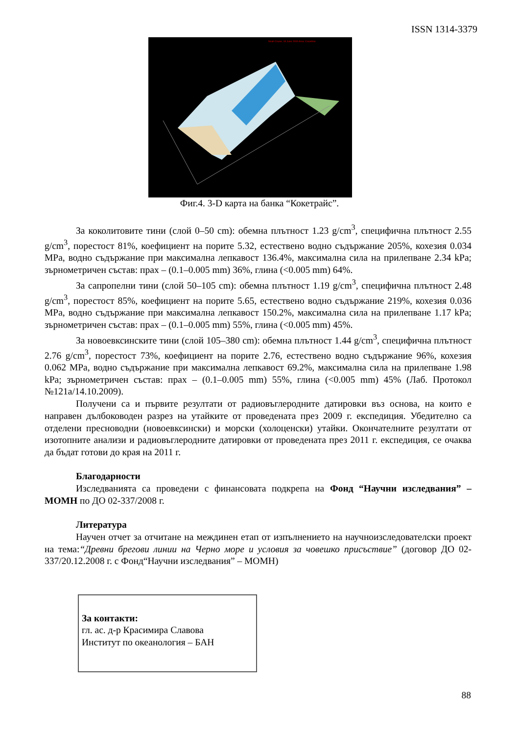ISSN 1314-3379
Noah Cruise, 18 June 2009 Area: Cocetrise
Фиг.4. 3-D карта на банка “Кокетрайс”.
За коколитовите тини (слой 0–50 cm): обемна плътност 1.23 g/cm<sup>3</sup>, специфична плътност 2.55 g/cm<sup>3</sup>, порестост 81%, коефициент на порите 5.32, естествено водно съдържание 205%, кохезия 0.034 MPa, водно съдържание при максимална лепкавост 136.4%, максимална сила на прилепване 2.34 kPa; зърнометричен състав: прах – (0.1–0.005 mm) 36%, глина (<0.005 mm) 64%.
За сапропелни тини (слой 50–105 cm): обемна плътност 1.19 g/cm<sup>3</sup>, специфична плътност 2.48 g/cm<sup>3</sup>, порестост 85%, коефициент на порите 5.65, естествено водно съдържание 219%, кохезия 0.036 MPa, водно съдържание при максимална лепкавост 150.2%, максимална сила на прилепване 1.17 kPa; зърнометричен състав: прах – (0.1–0.005 mm) 55%, глина (<0.005 mm) 45%.
За новоевксинските тини (слой 105–380 cm): обемна плътност 1.44 g/cm<sup>3</sup>, специфична плътност 2.76 g/cm<sup>3</sup>, порестост 73%, коефициент на порите 2.76, естествено водно съдържание 96%, кохезия 0.062 MPa, водно съдържание при максимална лепкавост 69.2%, максимална сила на прилепване 1.98 kPa; зърнометричен състав: прах – (0.1–0.005 mm) 55%, глина (<0.005 mm) 45% (Лаб. Протокол №121а/14.10.2009).
Получени са и първите резултати от радиовъглеродните датировки въз основа, на които е направен дълбоководен разрез на утайките от проведената през 2009 г. експедиция. Убедително са отделени пресноводни (новоевксински) и морски (холоценски) утайки. Окончателните резултати от изотопните анализи и радиовъглеродните датировки от проведената през 2011 г. експедиция, се очаква да бъдат готови до края на 2011 г.
Благодарности
Изследванията са проведени с финансовата подкрепа на Фонд “Научни изследвания” – МОМН по ДО 02-337/2008 г.
Литература
Научен отчет за отчитане на междинен етап от изпълнението на научноизследователски проект на тема:“Древни брегови линии на Черно море и условия за човешко присъствие” (договор ДО 02-337/20.12.2008 г. с Фонд“Научни изследвания” – МОМН)
За контакти:
гл. ас. д-р Красимира Славова
Институт по океанология – БАН
88